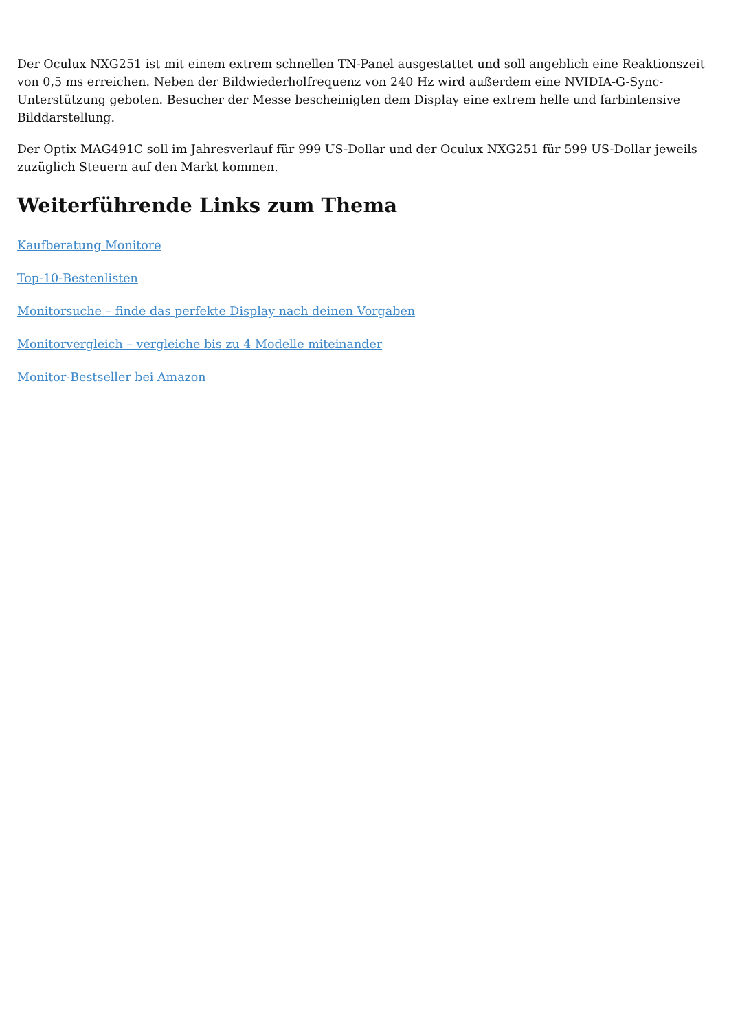Der Oculux NXG251 ist mit einem extrem schnellen TN-Panel ausgestattet und soll angeblich eine Reaktionszeit von 0,5 ms erreichen. Neben der Bildwiederholfrequenz von 240 Hz wird außerdem eine NVIDIA-G-Sync-Unterstützung geboten. Besucher der Messe bescheinigten dem Display eine extrem helle und farbintensive Bilddarstellung.
Der Optix MAG491C soll im Jahresverlauf für 999 US-Dollar und der Oculux NXG251 für 599 US-Dollar jeweils zuzüglich Steuern auf den Markt kommen.
Weiterführende Links zum Thema
Kaufberatung Monitore
Top-10-Bestenlisten
Monitorsuche – finde das perfekte Display nach deinen Vorgaben
Monitorvergleich – vergleiche bis zu 4 Modelle miteinander
Monitor-Bestseller bei Amazon